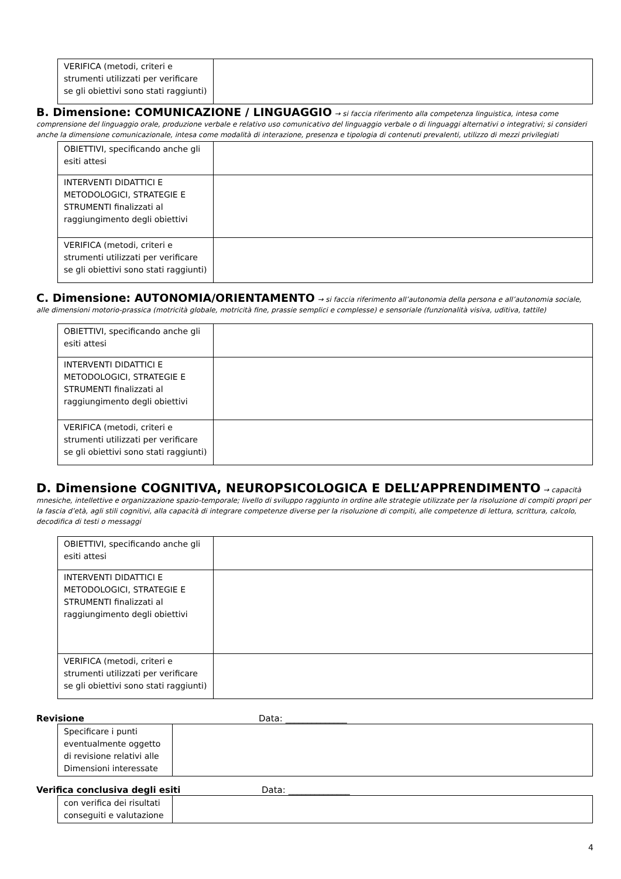| VERIFICA (metodi, criteri e strumenti utilizzati per verificare se gli obiettivi sono stati raggiunti) | |
B. Dimensione: COMUNICAZIONE / LINGUAGGIO
→ si faccia riferimento alla competenza linguistica, intesa come comprensione del linguaggio orale, produzione verbale e relativo uso comunicativo del linguaggio verbale o di linguaggi alternativi o integrativi; si consideri anche la dimensione comunicazionale, intesa come modalità di interazione, presenza e tipologia di contenuti prevalenti, utilizzo di mezzi privilegiati
| OBIETTIVI, specificando anche gli esiti attesi | |
| INTERVENTI DIDATTICI E METODOLOGICI, STRATEGIE E STRUMENTI finalizzati al raggiungimento degli obiettivi | |
| VERIFICA (metodi, criteri e strumenti utilizzati per verificare se gli obiettivi sono stati raggiunti) | |
C. Dimensione: AUTONOMIA/ORIENTAMENTO
→ si faccia riferimento all’autonomia della persona e all’autonomia sociale, alle dimensioni motorio-prassica (motricità globale, motricità fine, prassie semplici e complesse) e sensoriale (funzionalità visiva, uditiva, tattile)
| OBIETTIVI, specificando anche gli esiti attesi | |
| INTERVENTI DIDATTICI E METODOLOGICI, STRATEGIE E STRUMENTI finalizzati al raggiungimento degli obiettivi | |
| VERIFICA (metodi, criteri e strumenti utilizzati per verificare se gli obiettivi sono stati raggiunti) | |
D. Dimensione COGNITIVA, NEUROPSICOLOGICA E DELL’APPRENDIMENTO
→ capacità mnesiche, intellettive e organizzazione spazio-temporale; livello di sviluppo raggiunto in ordine alle strategie utilizzate per la risoluzione di compiti propri per la fascia d’età, agli stili cognitivi, alla capacità di integrare competenze diverse per la risoluzione di compiti, alle competenze di lettura, scrittura, calcolo, decodifica di testi o messaggi
| OBIETTIVI, specificando anche gli esiti attesi | |
| INTERVENTI DIDATTICI E METODOLOGICI, STRATEGIE E STRUMENTI finalizzati al raggiungimento degli obiettivi | |
| VERIFICA (metodi, criteri e strumenti utilizzati per verificare se gli obiettivi sono stati raggiunti) | |
Revisione Data: ______________
| Specificare i punti eventualmente oggetto di revisione relativi alle Dimensioni interessate | |
Verifica conclusiva degli esiti Data: ______________
| con verifica dei risultati conseguiti e valutazione | |
4